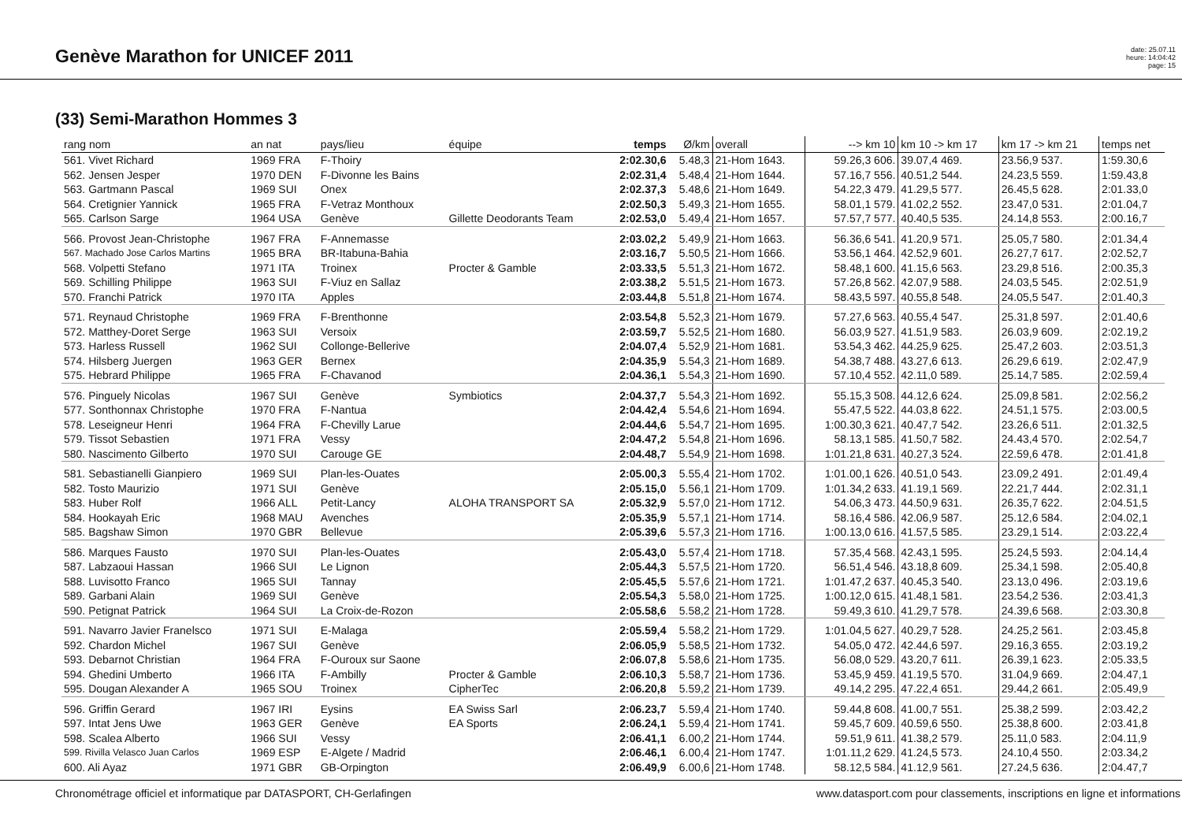Genève Marathon for UNICEF 2011
date: 25.07.11
heure: 14:04:42
page: 15
(33) Semi-Marathon Hommes 3
| rang nom | an nat | pays/lieu | équipe | temps | Ø/km | overall | --> km 10 | km 10 -> km 17 | km 17 -> km 21 | temps net |
| --- | --- | --- | --- | --- | --- | --- | --- | --- | --- | --- |
| 561. Vivet Richard | 1969 FRA | F-Thoiry | | 2:02.30,6 | 5.48,3 | 21-Hom 1643. | 59.26,3 606. | 39.07,4 469. | 23.56,9 537. | 1:59.30,6 |
| 562. Jensen Jesper | 1970 DEN | F-Divonne les Bains | | 2:02.31,4 | 5.48,4 | 21-Hom 1644. | 57.16,7 556. | 40.51,2 544. | 24.23,5 559. | 1:59.43,8 |
| 563. Gartmann Pascal | 1969 SUI | Onex | | 2:02.37,3 | 5.48,6 | 21-Hom 1649. | 54.22,3 479. | 41.29,5 577. | 26.45,5 628. | 2:01.33,0 |
| 564. Cretignier Yannick | 1965 FRA | F-Vetraz Monthoux | | 2:02.50,3 | 5.49,3 | 21-Hom 1655. | 58.01,1 579. | 41.02,2 552. | 23.47,0 531. | 2:01.04,7 |
| 565. Carlson Sarge | 1964 USA | Genève | Gillette Deodorants Team | 2:02.53,0 | 5.49,4 | 21-Hom 1657. | 57.57,7 577. | 40.40,5 535. | 24.14,8 553. | 2:00.16,7 |
| 566. Provost Jean-Christophe | 1967 FRA | F-Annemasse | | 2:03.02,2 | 5.49,9 | 21-Hom 1663. | 56.36,6 541. | 41.20,9 571. | 25.05,7 580. | 2:01.34,4 |
| 567. Machado Jose Carlos Martins | 1965 BRA | BR-Itabuna-Bahia | | 2:03.16,7 | 5.50,5 | 21-Hom 1666. | 53.56,1 464. | 42.52,9 601. | 26.27,7 617. | 2:02.52,7 |
| 568. Volpetti Stefano | 1971 ITA | Troinex | Procter & Gamble | 2:03.33,5 | 5.51,3 | 21-Hom 1672. | 58.48,1 600. | 41.15,6 563. | 23.29,8 516. | 2:00.35,3 |
| 569. Schilling Philippe | 1963 SUI | F-Viuz en Sallaz | | 2:03.38,2 | 5.51,5 | 21-Hom 1673. | 57.26,8 562. | 42.07,9 588. | 24.03,5 545. | 2:02.51,9 |
| 570. Franchi Patrick | 1970 ITA | Apples | | 2:03.44,8 | 5.51,8 | 21-Hom 1674. | 58.43,5 597. | 40.55,8 548. | 24.05,5 547. | 2:01.40,3 |
| 571. Reynaud Christophe | 1969 FRA | F-Brenthonne | | 2:03.54,8 | 5.52,3 | 21-Hom 1679. | 57.27,6 563. | 40.55,4 547. | 25.31,8 597. | 2:01.40,6 |
| 572. Matthey-Doret Serge | 1963 SUI | Versoix | | 2:03.59,7 | 5.52,5 | 21-Hom 1680. | 56.03,9 527. | 41.51,9 583. | 26.03,9 609. | 2:02.19,2 |
| 573. Harless Russell | 1962 SUI | Collonge-Bellerive | | 2:04.07,4 | 5.52,9 | 21-Hom 1681. | 53.54,3 462. | 44.25,9 625. | 25.47,2 603. | 2:03.51,3 |
| 574. Hilsberg Juergen | 1963 GER | Bernex | | 2:04.35,9 | 5.54,3 | 21-Hom 1689. | 54.38,7 488. | 43.27,6 613. | 26.29,6 619. | 2:02.47,9 |
| 575. Hebrard Philippe | 1965 FRA | F-Chavanod | | 2:04.36,1 | 5.54,3 | 21-Hom 1690. | 57.10,4 552. | 42.11,0 589. | 25.14,7 585. | 2:02.59,4 |
| 576. Pinguely Nicolas | 1967 SUI | Genève | Symbiotics | 2:04.37,7 | 5.54,3 | 21-Hom 1692. | 55.15,3 508. | 44.12,6 624. | 25.09,8 581. | 2:02.56,2 |
| 577. Sonthonnax Christophe | 1970 FRA | F-Nantua | | 2:04.42,4 | 5.54,6 | 21-Hom 1694. | 55.47,5 522. | 44.03,8 622. | 24.51,1 575. | 2:03.00,5 |
| 578. Leseigneur Henri | 1964 FRA | F-Chevilly Larue | | 2:04.44,6 | 5.54,7 | 21-Hom 1695. | 1:00.30,3 621. | 40.47,7 542. | 23.26,6 511. | 2:01.32,5 |
| 579. Tissot Sebastien | 1971 FRA | Vessy | | 2:04.47,2 | 5.54,8 | 21-Hom 1696. | 58.13,1 585. | 41.50,7 582. | 24.43,4 570. | 2:02.54,7 |
| 580. Nascimento Gilberto | 1970 SUI | Carouge GE | | 2:04.48,7 | 5.54,9 | 21-Hom 1698. | 1:01.21,8 631. | 40.27,3 524. | 22.59,6 478. | 2:01.41,8 |
| 581. Sebastianelli Gianpiero | 1969 SUI | Plan-les-Ouates | | 2:05.00,3 | 5.55,4 | 21-Hom 1702. | 1:01.00,1 626. | 40.51,0 543. | 23.09,2 491. | 2:01.49,4 |
| 582. Tosto Maurizio | 1971 SUI | Genève | | 2:05.15,0 | 5.56,1 | 21-Hom 1709. | 1:01.34,2 633. | 41.19,1 569. | 22.21,7 444. | 2:02.31,1 |
| 583. Huber Rolf | 1966 ALL | Petit-Lancy | ALOHA TRANSPORT SA | 2:05.32,9 | 5.57,0 | 21-Hom 1712. | 54.06,3 473. | 44.50,9 631. | 26.35,7 622. | 2:04.51,5 |
| 584. Hookayah Eric | 1968 MAU | Avenches | | 2:05.35,9 | 5.57,1 | 21-Hom 1714. | 58.16,4 586. | 42.06,9 587. | 25.12,6 584. | 2:04.02,1 |
| 585. Bagshaw Simon | 1970 GBR | Bellevue | | 2:05.39,6 | 5.57,3 | 21-Hom 1716. | 1:00.13,0 616. | 41.57,5 585. | 23.29,1 514. | 2:03.22,4 |
| 586. Marques Fausto | 1970 SUI | Plan-les-Ouates | | 2:05.43,0 | 5.57,4 | 21-Hom 1718. | 57.35,4 568. | 42.43,1 595. | 25.24,5 593. | 2:04.14,4 |
| 587. Labzaoui Hassan | 1966 SUI | Le Lignon | | 2:05.44,3 | 5.57,5 | 21-Hom 1720. | 56.51,4 546. | 43.18,8 609. | 25.34,1 598. | 2:05.40,8 |
| 588. Luvisotto Franco | 1965 SUI | Tannay | | 2:05.45,5 | 5.57,6 | 21-Hom 1721. | 1:01.47,2 637. | 40.45,3 540. | 23.13,0 496. | 2:03.19,6 |
| 589. Garbani Alain | 1969 SUI | Genève | | 2:05.54,3 | 5.58,0 | 21-Hom 1725. | 1:00.12,0 615. | 41.48,1 581. | 23.54,2 536. | 2:03.41,3 |
| 590. Petignat Patrick | 1964 SUI | La Croix-de-Rozon | | 2:05.58,6 | 5.58,2 | 21-Hom 1728. | 59.49,3 610. | 41.29,7 578. | 24.39,6 568. | 2:03.30,8 |
| 591. Navarro Javier Franelsco | 1971 SUI | E-Malaga | | 2:05.59,4 | 5.58,2 | 21-Hom 1729. | 1:01.04,5 627. | 40.29,7 528. | 24.25,2 561. | 2:03.45,8 |
| 592. Chardon Michel | 1967 SUI | Genève | | 2:06.05,9 | 5.58,5 | 21-Hom 1732. | 54.05,0 472. | 42.44,6 597. | 29.16,3 655. | 2:03.19,2 |
| 593. Debarnot Christian | 1964 FRA | F-Ouroux sur Saone | | 2:06.07,8 | 5.58,6 | 21-Hom 1735. | 56.08,0 529. | 43.20,7 611. | 26.39,1 623. | 2:05.33,5 |
| 594. Ghedini Umberto | 1966 ITA | F-Ambilly | Procter & Gamble | 2:06.10,3 | 5.58,7 | 21-Hom 1736. | 53.45,9 459. | 41.19,5 570. | 31.04,9 669. | 2:04.47,1 |
| 595. Dougan Alexander A | 1965 SOU | Troinex | CipherTec | 2:06.20,8 | 5.59,2 | 21-Hom 1739. | 49.14,2 295. | 47.22,4 651. | 29.44,2 661. | 2:05.49,9 |
| 596. Griffin Gerard | 1967 IRI | Eysins | EA Swiss Sarl | 2:06.23,7 | 5.59,4 | 21-Hom 1740. | 59.44,8 608. | 41.00,7 551. | 25.38,2 599. | 2:03.42,2 |
| 597. Intat Jens Uwe | 1963 GER | Genève | EA Sports | 2:06.24,1 | 5.59,4 | 21-Hom 1741. | 59.45,7 609. | 40.59,6 550. | 25.38,8 600. | 2:03.41,8 |
| 598. Scalea Alberto | 1966 SUI | Vessy | | 2:06.41,1 | 6.00,2 | 21-Hom 1744. | 59.51,9 611. | 41.38,2 579. | 25.11,0 583. | 2:04.11,9 |
| 599. Rivilla Velasco Juan Carlos | 1969 ESP | E-Algete / Madrid | | 2:06.46,1 | 6.00,4 | 21-Hom 1747. | 1:01.11,2 629. | 41.24,5 573. | 24.10,4 550. | 2:03.34,2 |
| 600. Ali Ayaz | 1971 GBR | GB-Orpington | | 2:06.49,9 | 6.00,6 | 21-Hom 1748. | 58.12,5 584. | 41.12,9 561. | 27.24,5 636. | 2:04.47,7 |
Chronométrage officiel et informatique par DATASPORT, CH-Gerlafingen www.datasport.com pour classements, inscriptions en ligne et informations